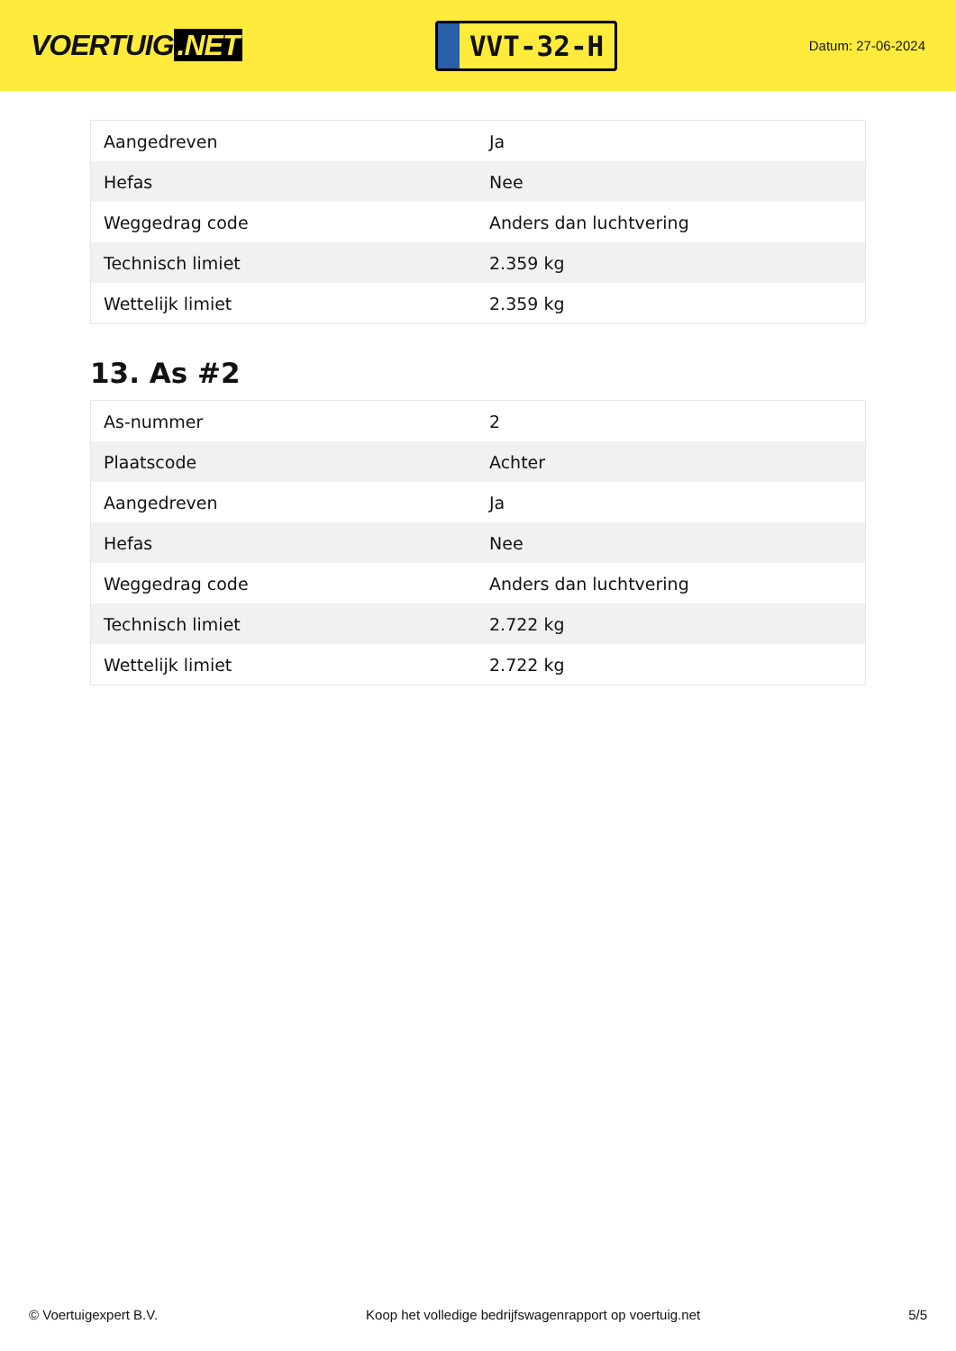VOERTUIG.NET
VVT-32-H
Datum: 27-06-2024
| Aangedreven | Ja |
| Hefas | Nee |
| Weggedrag code | Anders dan luchtvering |
| Technisch limiet | 2.359 kg |
| Wettelijk limiet | 2.359 kg |
13. As #2
| As-nummer | 2 |
| Plaatscode | Achter |
| Aangedreven | Ja |
| Hefas | Nee |
| Weggedrag code | Anders dan luchtvering |
| Technisch limiet | 2.722 kg |
| Wettelijk limiet | 2.722 kg |
© Voertuigexpert B.V. Koop het volledige bedrijfswagenrapport op voertuig.net 5/5